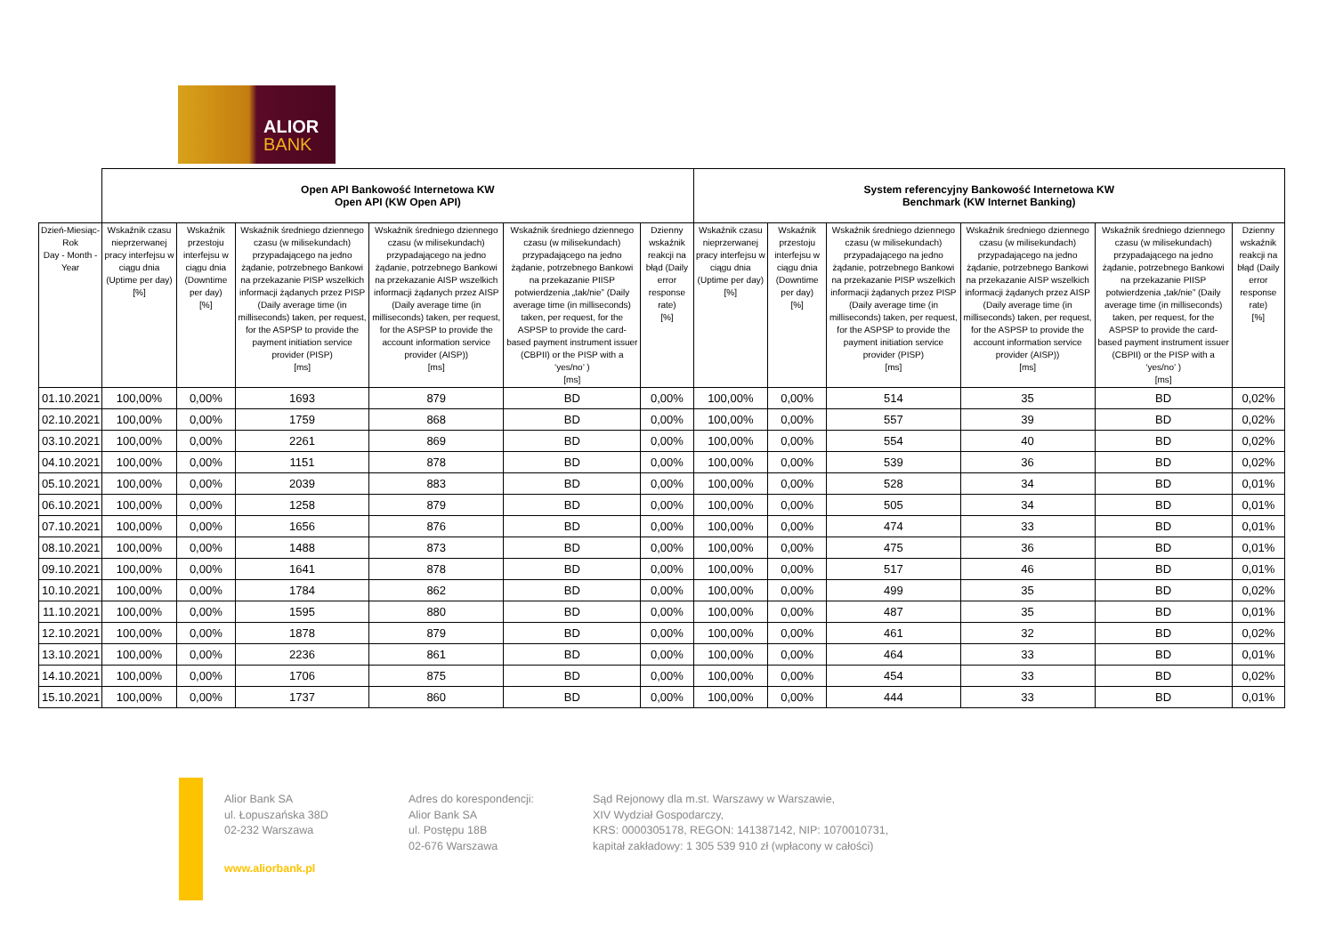ALIOR
BANK
| | Open API Bankowość Internetowa KW Open API (KW Open API) | | | | | | System referencyjny Bankowość Internetowa KW Benchmark (KW Internet Banking) | | | | | |
| --- | --- | --- | --- | --- | --- | --- | --- | --- | --- | --- | --- | --- |
| Dzień-Miesiąc-Rok Day - Month - Year | Wskaźnik czasu nieprzerwanej pracy interfejsu w ciągu dnia (Uptime per day) [%] | Wskaźnik przestoju interfejsu w ciągu dnia (Downtime per day) [%] | Wskaźnik średniego dziennego czasu (w milisekundach) przypadającego na jedno żądanie, potrzebnego Bankowi na przekazanie PISP wszelkich informacji żądanych przez PISP (Daily average time (in milliseconds) taken, per request, for the ASPSP to provide the payment initiation service provider (PISP) [ms] | Wskaźnik średniego dziennego czasu (w milisekundach) przypadającego na jedno żądanie, potrzebnego Bankowi na przekazanie AISP wszelkich informacji żądanych przez AISP (Daily average time (in milliseconds) taken, per request, for the ASPSP to provide the account information service provider (AISP)) [ms] | Wskaźnik średniego dziennego czasu (w milisekundach) przypadającego na jedno żądanie, potrzebnego Bankowi na przekazanie PIISP potwierdzenia „tak/nie” (Daily average time (in milliseconds) taken, per request, for the ASPSP to provide the card-based payment instrument issuer (CBPII) or the PISP with a ‘yes/no’ ) [ms] | Dzienny wskaźnik reakcji na błąd (Daily error response rate) [%] | Wskaźnik czasu nieprzerwanej pracy interfejsu w ciągu dnia (Uptime per day) [%] | Wskaźnik przestoju interfejsu w ciągu dnia (Downtime per day) [%] | Wskaźnik średniego dziennego czasu (w milisekundach) przypadającego na jedno żądanie, potrzebnego Bankowi na przekazanie PISP wszelkich informacji żądanych przez PISP (Daily average time (in milliseconds) taken, per request, for the ASPSP to provide the payment initiation service provider (PISP) [ms] | Wskaźnik średniego dziennego czasu (w milisekundach) przypadającego na jedno żądanie, potrzebnego Bankowi na przekazanie AISP wszelkich informacji żądanych przez AISP (Daily average time (in milliseconds) taken, per request, for the ASPSP to provide the account information service provider (AISP)) [ms] | Wskaźnik średniego dziennego czasu (w milisekundach) przypadającego na jedno żądanie, potrzebnego Bankowi na przekazanie PIISP potwierdzenia „tak/nie” (Daily average time (in milliseconds) taken, per request, for the ASPSP to provide the card-based payment instrument issuer (CBPII) or the PISP with a ‘yes/no’ ) [ms] | Dzienny wskaźnik reakcji na błąd (Daily error response rate) [%] |
| 01.10.2021 | 100,00% | 0,00% | 1693 | 879 | BD | 0,00% | 100,00% | 0,00% | 514 | 35 | BD | 0,02% |
| 02.10.2021 | 100,00% | 0,00% | 1759 | 868 | BD | 0,00% | 100,00% | 0,00% | 557 | 39 | BD | 0,02% |
| 03.10.2021 | 100,00% | 0,00% | 2261 | 869 | BD | 0,00% | 100,00% | 0,00% | 554 | 40 | BD | 0,02% |
| 04.10.2021 | 100,00% | 0,00% | 1151 | 878 | BD | 0,00% | 100,00% | 0,00% | 539 | 36 | BD | 0,02% |
| 05.10.2021 | 100,00% | 0,00% | 2039 | 883 | BD | 0,00% | 100,00% | 0,00% | 528 | 34 | BD | 0,01% |
| 06.10.2021 | 100,00% | 0,00% | 1258 | 879 | BD | 0,00% | 100,00% | 0,00% | 505 | 34 | BD | 0,01% |
| 07.10.2021 | 100,00% | 0,00% | 1656 | 876 | BD | 0,00% | 100,00% | 0,00% | 474 | 33 | BD | 0,01% |
| 08.10.2021 | 100,00% | 0,00% | 1488 | 873 | BD | 0,00% | 100,00% | 0,00% | 475 | 36 | BD | 0,01% |
| 09.10.2021 | 100,00% | 0,00% | 1641 | 878 | BD | 0,00% | 100,00% | 0,00% | 517 | 46 | BD | 0,01% |
| 10.10.2021 | 100,00% | 0,00% | 1784 | 862 | BD | 0,00% | 100,00% | 0,00% | 499 | 35 | BD | 0,02% |
| 11.10.2021 | 100,00% | 0,00% | 1595 | 880 | BD | 0,00% | 100,00% | 0,00% | 487 | 35 | BD | 0,01% |
| 12.10.2021 | 100,00% | 0,00% | 1878 | 879 | BD | 0,00% | 100,00% | 0,00% | 461 | 32 | BD | 0,02% |
| 13.10.2021 | 100,00% | 0,00% | 2236 | 861 | BD | 0,00% | 100,00% | 0,00% | 464 | 33 | BD | 0,01% |
| 14.10.2021 | 100,00% | 0,00% | 1706 | 875 | BD | 0,00% | 100,00% | 0,00% | 454 | 33 | BD | 0,02% |
| 15.10.2021 | 100,00% | 0,00% | 1737 | 860 | BD | 0,00% | 100,00% | 0,00% | 444 | 33 | BD | 0,01% |
Alior Bank SA
ul. Łopuszańska 38D
02-232 Warszawa
www.aliorbank.pl
Adres do korespondencji:
Alior Bank SA
ul. Postępu 18B
02-676 Warszawa
Sąd Rejonowy dla m.st. Warszawy w Warszawie,
XIV Wydział Gospodarczy,
KRS: 0000305178, REGON: 141387142, NIP: 1070010731,
kapitał zakładowy: 1 305 539 910 zł (wpłacony w całości)